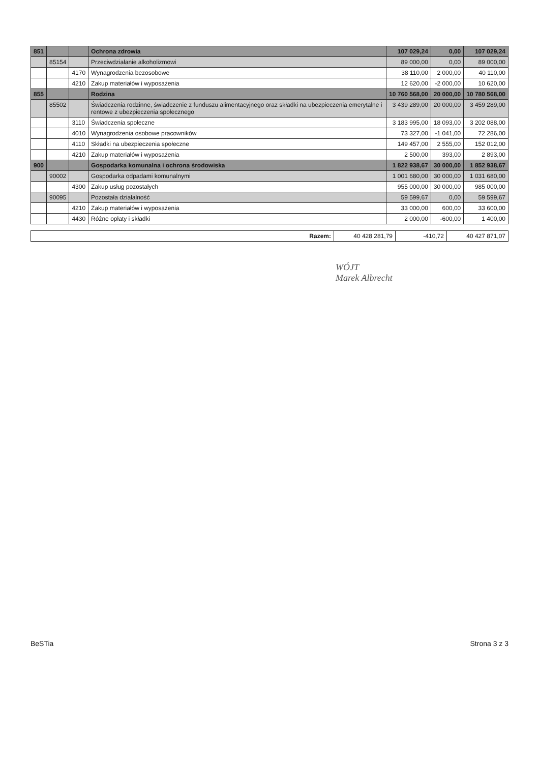| 851 | | | Ochrona zdrowia | 107 029,24 | 0,00 | 107 029,24 |
| | 85154 | | Przeciwdziałanie alkoholizmowi | 89 000,00 | 0,00 | 89 000,00 |
| | | 4170 | Wynagrodzenia bezosobowe | 38 110,00 | 2 000,00 | 40 110,00 |
| | | 4210 | Zakup materiałów i wyposażenia | 12 620,00 | -2 000,00 | 10 620,00 |
| 855 | | | Rodzina | 10 760 568,00 | 20 000,00 | 10 780 568,00 |
| | 85502 | | Świadczenia rodzinne, świadczenie z funduszu alimentacyjnego oraz składki na ubezpieczenia emerytalne i rentowe z ubezpieczenia społecznego | 3 439 289,00 | 20 000,00 | 3 459 289,00 |
| | | 3110 | Świadczenia społeczne | 3 183 995,00 | 18 093,00 | 3 202 088,00 |
| | | 4010 | Wynagrodzenia osobowe pracowników | 73 327,00 | -1 041,00 | 72 286,00 |
| | | 4110 | Składki na ubezpieczenia społeczne | 149 457,00 | 2 555,00 | 152 012,00 |
| | | 4210 | Zakup materiałów i wyposażenia | 2 500,00 | 393,00 | 2 893,00 |
| 900 | | | Gospodarka komunalna i ochrona środowiska | 1 822 938,67 | 30 000,00 | 1 852 938,67 |
| | 90002 | | Gospodarka odpadami komunalnymi | 1 001 680,00 | 30 000,00 | 1 031 680,00 |
| | | 4300 | Zakup usług pozostałych | 955 000,00 | 30 000,00 | 985 000,00 |
| | 90095 | | Pozostała działalność | 59 599,67 | 0,00 | 59 599,67 |
| | | 4210 | Zakup materiałów i wyposażenia | 33 000,00 | 600,00 | 33 600,00 |
| | | 4430 | Różne opłaty i składki | 2 000,00 | -600,00 | 1 400,00 |
| Razem: | 40 428 281,79 | -410,72 | 40 427 871,07 |
WÓJT
Marek Albrecht
BeSTia Strona 3 z 3